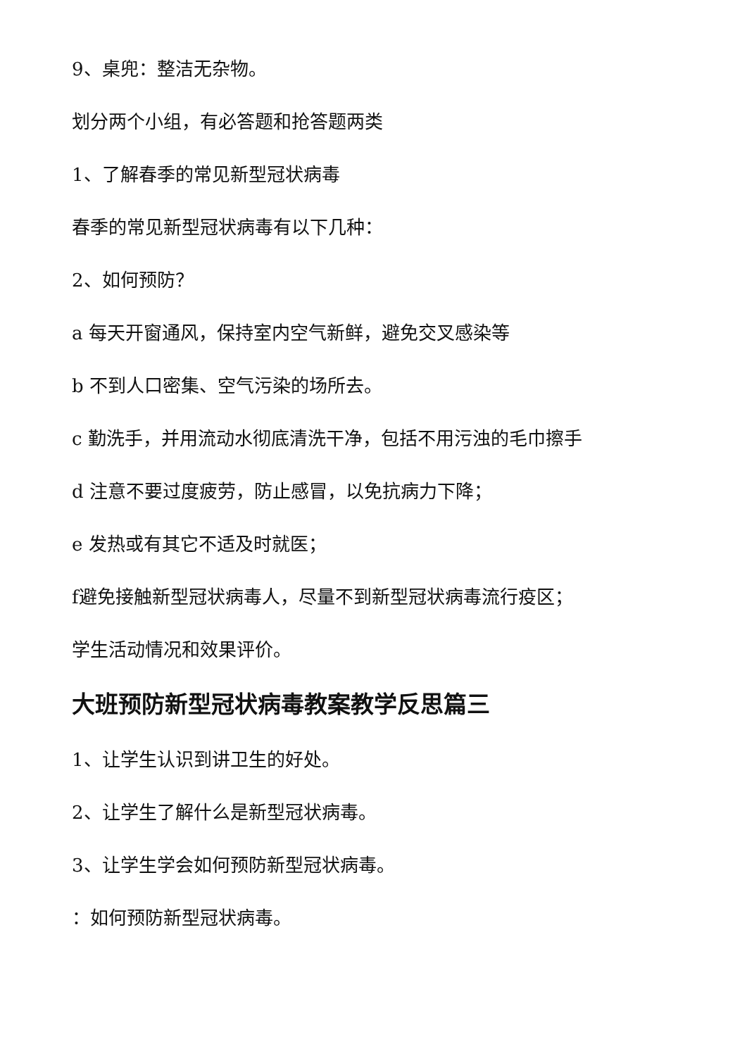9、桌兜：整洁无杂物。
划分两个小组，有必答题和抢答题两类
1、了解春季的常见新型冠状病毒
春季的常见新型冠状病毒有以下几种：
2、如何预防？
a 每天开窗通风，保持室内空气新鲜，避免交叉感染等
b 不到人口密集、空气污染的场所去。
c 勤洗手，并用流动水彻底清洗干净，包括不用污浊的毛巾擦手
d 注意不要过度疲劳，防止感冒，以免抗病力下降；
e 发热或有其它不适及时就医；
f避免接触新型冠状病毒人，尽量不到新型冠状病毒流行疫区；
学生活动情况和效果评价。
大班预防新型冠状病毒教案教学反思篇三
1、让学生认识到讲卫生的好处。
2、让学生了解什么是新型冠状病毒。
3、让学生学会如何预防新型冠状病毒。
：如何预防新型冠状病毒。